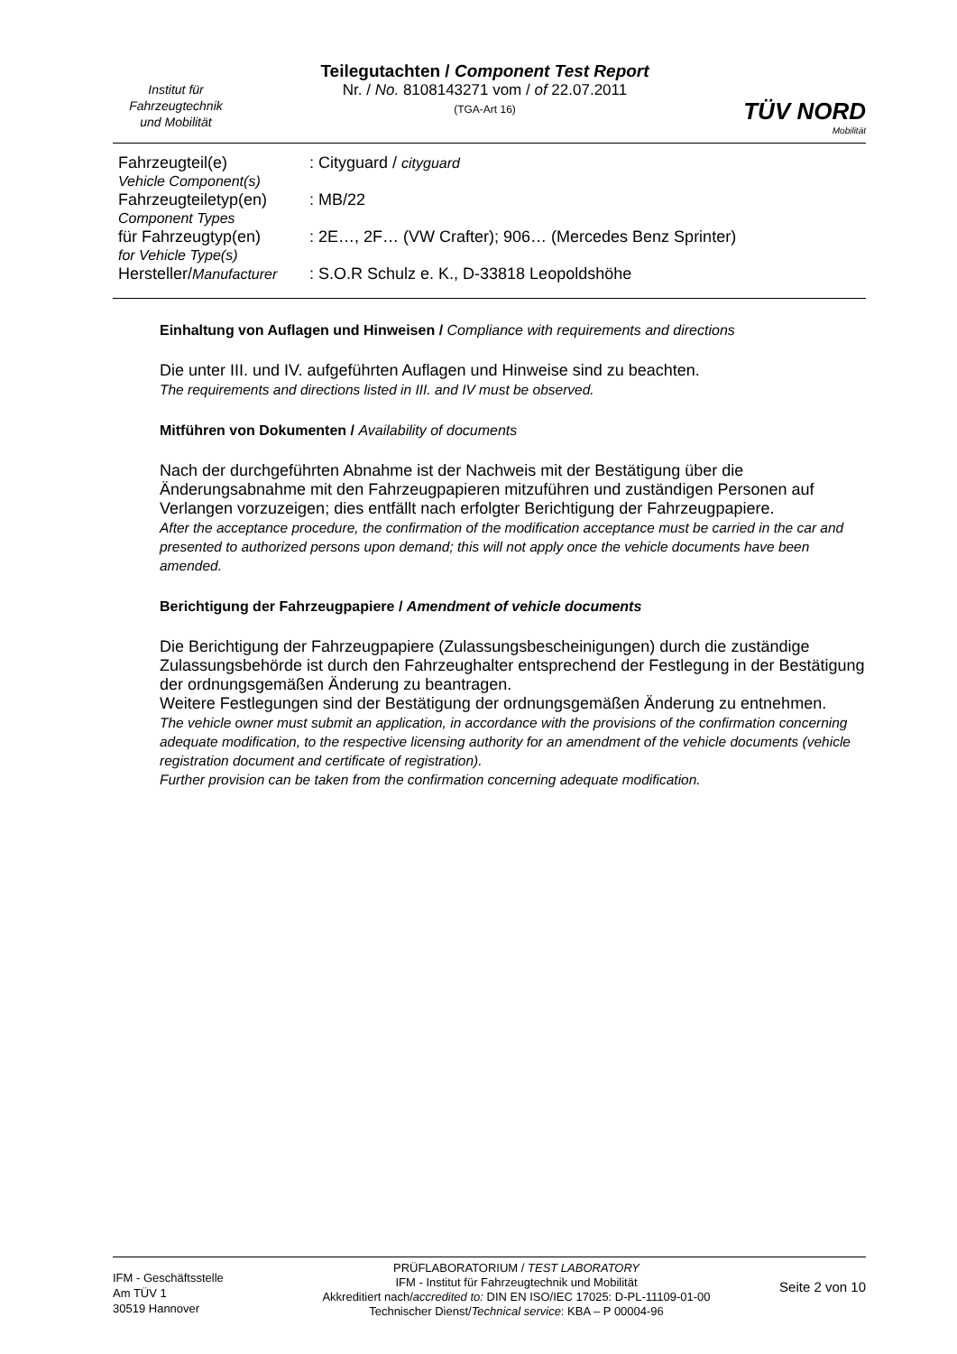Institut für
Fahrzeugtechnik
und Mobilität
Teilegutachten / Component Test Report
Nr. / No. 8108143271 vom / of 22.07.2011
(TGA-Art 16)
TÜV NORD
Mobilität
| Fahrzeugteil(e) Vehicle Component(s) | : Cityguard / cityguard |
| Fahrzeugteiletyp(en) Component Types | : MB/22 |
| für Fahrzeugtyp(en) for Vehicle Type(s) | : 2E…, 2F… (VW Crafter); 906… (Mercedes Benz Sprinter) |
| Hersteller/ Manufacturer | : S.O.R Schulz e. K., D-33818 Leopoldshöhe |
Einhaltung von Auflagen und Hinweisen / Compliance with requirements and directions
Die unter III. und IV. aufgeführten Auflagen und Hinweise sind zu beachten.
The requirements and directions listed in III. and IV must be observed.
Mitführen von Dokumenten / Availability of documents
Nach der durchgeführten Abnahme ist der Nachweis mit der Bestätigung über die Änderungsabnahme mit den Fahrzeugpapieren mitzuführen und zuständigen Personen auf Verlangen vorzuzeigen; dies entfällt nach erfolgter Berichtigung der Fahrzeugpapiere.
After the acceptance procedure, the confirmation of the modification acceptance must be carried in the car and presented to authorized persons upon demand; this will not apply once the vehicle documents have been amended.
Berichtigung der Fahrzeugpapiere / Amendment of vehicle documents
Die Berichtigung der Fahrzeugpapiere (Zulassungsbescheinigungen) durch die zuständige Zulassungsbehörde ist durch den Fahrzeughalter entsprechend der Festlegung in der Bestätigung der ordnungsgemäßen Änderung zu beantragen.
Weitere Festlegungen sind der Bestätigung der ordnungsgemäßen Änderung zu entnehmen.
The vehicle owner must submit an application, in accordance with the provisions of the confirmation concerning adequate modification, to the respective licensing authority for an amendment of the vehicle documents (vehicle registration document and certificate of registration).
Further provision can be taken from the confirmation concerning adequate modification.
IFM - Geschäftsstelle
Am TÜV 1
30519 Hannover
PRÜFLABORATORIUM / TEST LABORATORY
IFM - Institut für Fahrzeugtechnik und Mobilität
Akkreditiert nach/accredited to: DIN EN ISO/IEC 17025: D-PL-11109-01-00
Technischer Dienst/Technical service: KBA – P 00004-96
Seite 2 von 10